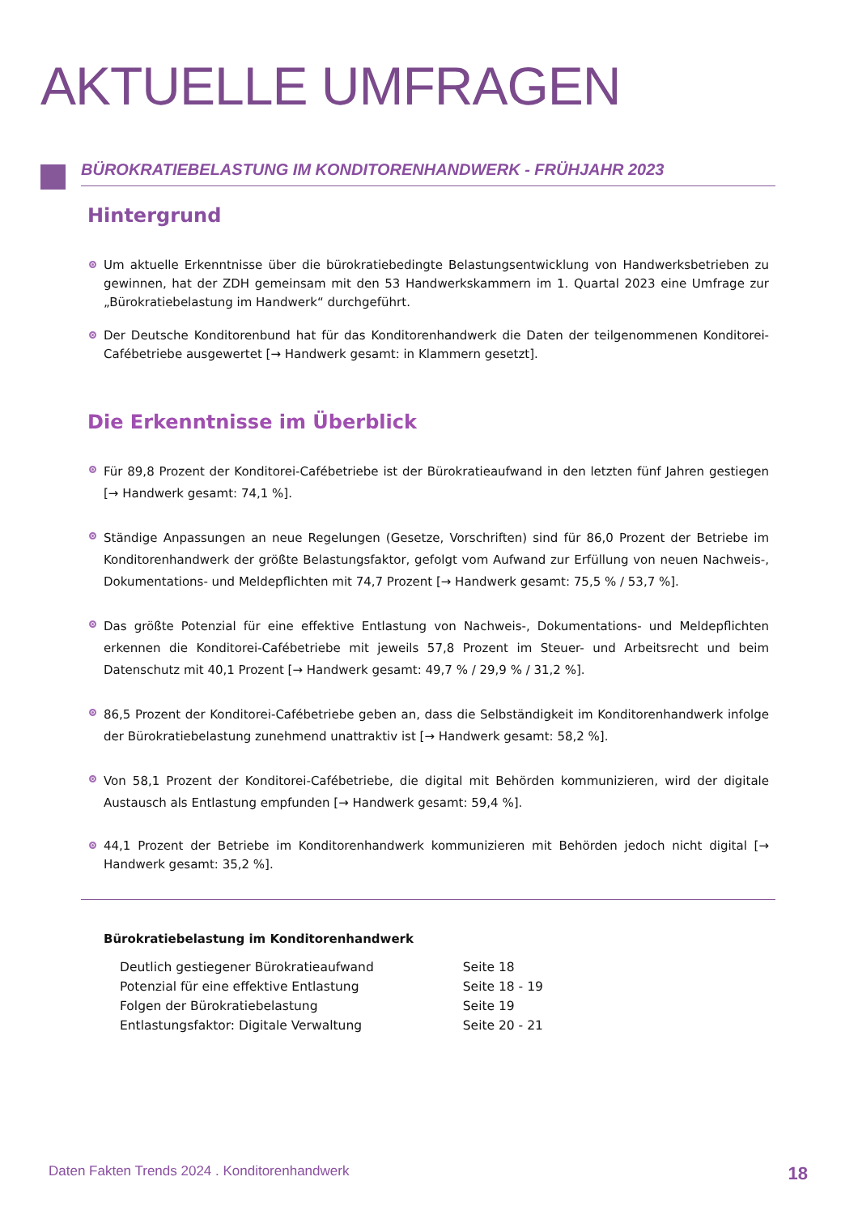AKTUELLE UMFRAGEN
BÜROKRATIEBELASTUNG IM KONDITORENHANDWERK - FRÜHJAHR 2023
Hintergrund
Um aktuelle Erkenntnisse über die bürokratiebedingte Belastungsentwicklung von Handwerksbetrieben zu gewinnen, hat der ZDH gemeinsam mit den 53 Handwerkskammern im 1. Quartal 2023 eine Umfrage zur „Bürokratiebelastung im Handwerk“ durchgeführt.
Der Deutsche Konditorenbund hat für das Konditorenhandwerk die Daten der teilgenommenen Konditorei-Cafébetriebe ausgewertet [→ Handwerk gesamt: in Klammern gesetzt].
Die Erkenntnisse im Überblick
Für 89,8 Prozent der Konditorei-Cafébetriebe ist der Bürokratieaufwand in den letzten fünf Jahren gestiegen [→ Handwerk gesamt: 74,1 %].
Ständige Anpassungen an neue Regelungen (Gesetze, Vorschriften) sind für 86,0 Prozent der Betriebe im Konditorenhandwerk der größte Belastungsfaktor, gefolgt vom Aufwand zur Erfüllung von neuen Nachweis-, Dokumentations- und Meldepflichten mit 74,7 Prozent [→ Handwerk gesamt: 75,5 % / 53,7 %].
Das größte Potenzial für eine effektive Entlastung von Nachweis-, Dokumentations- und Meldepflichten erkennen die Konditorei-Cafébetriebe mit jeweils 57,8 Prozent im Steuer- und Arbeitsrecht und beim Datenschutz mit 40,1 Prozent [→ Handwerk gesamt: 49,7 % / 29,9 % / 31,2 %].
86,5 Prozent der Konditorei-Cafébetriebe geben an, dass die Selbständigkeit im Konditorenhandwerk infolge der Bürokratiebelastung zunehmend unattraktiv ist [→ Handwerk gesamt: 58,2 %].
Von 58,1 Prozent der Konditorei-Cafébetriebe, die digital mit Behörden kommunizieren, wird der digitale Austausch als Entlastung empfunden [→ Handwerk gesamt: 59,4 %].
44,1 Prozent der Betriebe im Konditorenhandwerk kommunizieren mit Behörden jedoch nicht digital [→ Handwerk gesamt: 35,2 %].
Bürokratiebelastung im Konditorenhandwerk
| Deutlich gestiegener Bürokratieaufwand | Seite 18 |
| Potenzial für eine effektive Entlastung | Seite 18 - 19 |
| Folgen der Bürokratiebelastung | Seite 19 |
| Entlastungsfaktor: Digitale Verwaltung | Seite 20 - 21 |
Daten Fakten Trends 2024 . Konditorenhandwerk 18